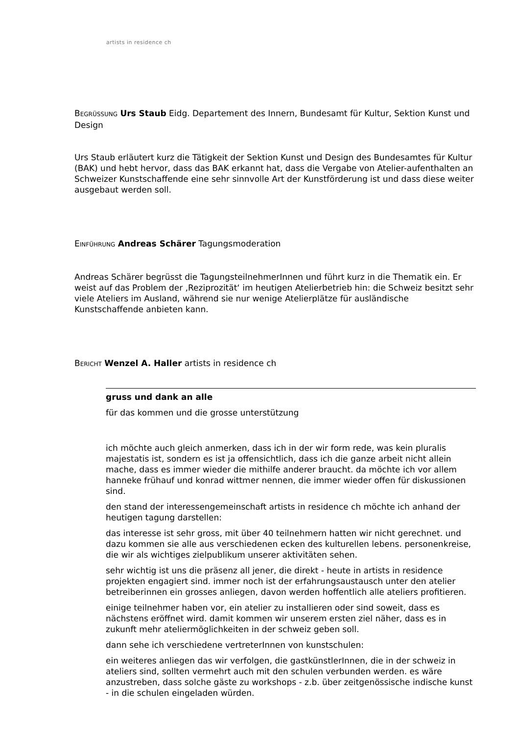artists in residence ch
BEGRÜSSUNG Urs Staub Eidg. Departement des Innern, Bundesamt für Kultur, Sektion Kunst und Design
Urs Staub erläutert kurz die Tätigkeit der Sektion Kunst und Design des Bundesamtes für Kultur (BAK) und hebt hervor, dass das BAK erkannt hat, dass die Vergabe von Atelier-aufenthalten an Schweizer Kunstschaffende eine sehr sinnvolle Art der Kunstförderung ist und dass diese weiter ausgebaut werden soll.
EINFÜHRUNG Andreas Schärer Tagungsmoderation
Andreas Schärer begrüsst die TagungsteilnehmerInnen und führt kurz in die Thematik ein. Er weist auf das Problem der ‚Reziprozität‘ im heutigen Atelierbetrieb hin: die Schweiz besitzt sehr viele Ateliers im Ausland, während sie nur wenige Atelierplätze für ausländische Kunstschaffende anbieten kann.
BERICHT Wenzel A. Haller artists in residence ch
gruss und dank an alle
für das kommen und die grosse unterstützung
ich möchte auch gleich anmerken, dass ich in der wir form rede, was kein pluralis majestatis ist, sondern es ist ja offensichtlich, dass ich die ganze arbeit nicht allein mache, dass es immer wieder die mithilfe anderer braucht. da möchte ich vor allem hanneke frühauf und konrad wittmer nennen, die immer wieder offen für diskussionen sind.
den stand der interessengemeinschaft artists in residence ch möchte ich anhand der heutigen tagung darstellen:
das interesse ist sehr gross, mit über 40 teilnehmern hatten wir nicht gerechnet. und dazu kommen sie alle aus verschiedenen ecken des kulturellen lebens. personenkreise, die wir als wichtiges zielpublikum unserer aktivitäten sehen.
sehr wichtig ist uns die präsenz all jener, die direkt - heute in artists in residence projekten engagiert sind. immer noch ist der erfahrungsaustausch unter den atelier betreiberinnen ein grosses anliegen, davon werden hoffentlich alle ateliers profitieren.
einige teilnehmer haben vor, ein atelier zu installieren oder sind soweit, dass es nächstens eröffnet wird. damit kommen wir unserem ersten ziel näher, dass es in zukunft mehr ateliermöglichkeiten in der schweiz geben soll.
dann sehe ich verschiedene vertreterInnen von kunstschulen:
ein weiteres anliegen das wir verfolgen, die gastkünstlerInnen, die in der schweiz in ateliers sind, sollten vermehrt auch mit den schulen verbunden werden. es wäre anzustreben, dass solche gäste zu workshops - z.b. über zeitgenössische indische kunst - in die schulen eingeladen würden.